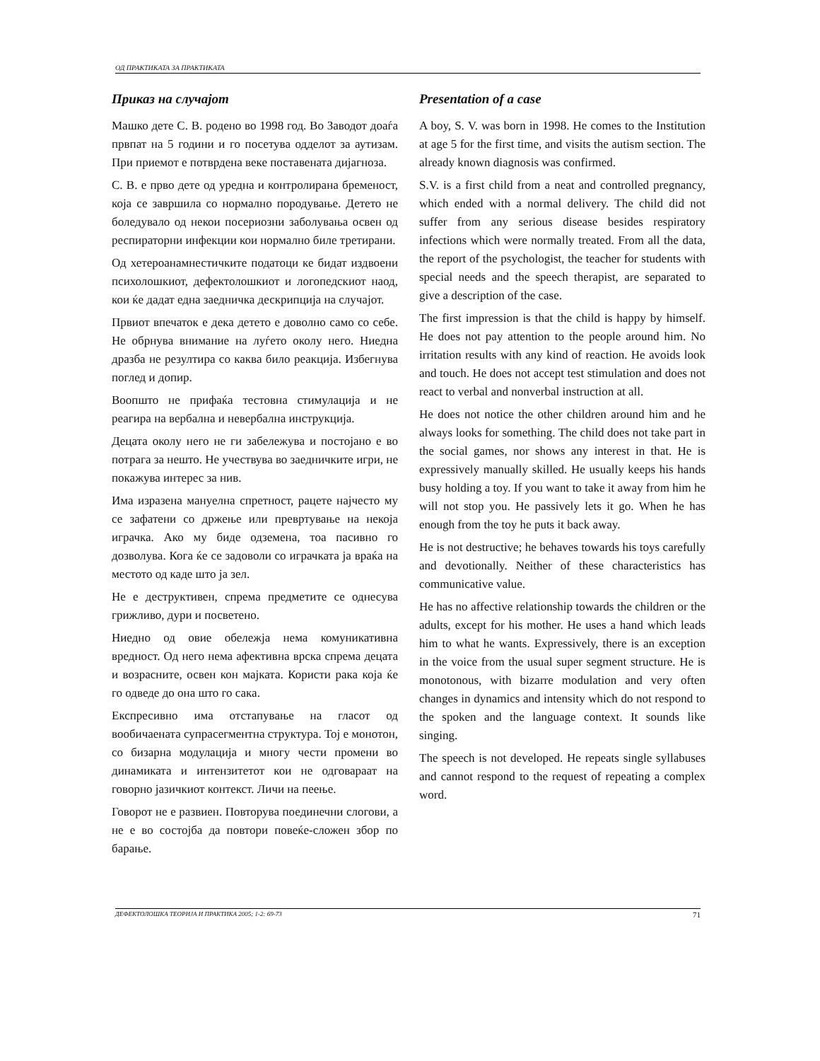ОД ПРАКТИКАТА ЗА ПРАКТИКАТА
Приказ на случајот
Машко дете С. В. родено во 1998 год. Во Заводот доаѓа првпат на 5 години и го посетува одделот за аутизам. При приемот е потврдена веке поставената дијагноза.
С. В. е прво дете од уредна и контролирана бременост, која се завршила со нормално породување. Детето не боледувало од некои посериозни заболувања освен од респираторни инфекции кои нормално биле третирани.
Од хетероанамнестичките податоци ке бидат издвоени психолошкиот, дефектолошкиот и логопедскиот наод, кои ќе дадат една заедничка дескрипција на случајот.
Првиот впечаток е дека детето е доволно само со себе. Не обрнува внимание на луѓето околу него. Ниедна дразба не резултира со каква било реакција. Избегнува поглед и допир.
Воопшто не прифаќа тестовна стимулација и не реагира на вербална и невербална инструкција.
Децата околу него не ги забележува и постојано е во потрага за нешто. Не учествува во заедничките игри, не покажува интерес за нив.
Има изразена мануелна спретност, рацете најчесто му се зафатени со држење или превртување на некоја играчка. Ако му биде одземена, тоа пасивно го дозволува. Кога ќе се задоволи со играчката ја враќа на местото од каде што ја зел.
Не е деструктивен, спрема предметите се однесува грижливо, дури и посветено.
Ниедно од овие обележја нема комуникативна вредност. Од него нема афективна врска спрема децата и возрасните, освен кон мајката. Користи рака која ќе го одведе до она што го сака.
Експресивно има отстапување на гласот од вообичаената супрасегментна структура. Тој е монотон, со бизарна модулација и многу чести промени во динамиката и интензитетот кои не одговараат на говорно јазичкиот контекст. Личи на пеење.
Говорот не е развиен. Повторува поединечни слогови, а не е во состојба да повтори повеќе-сложен збор по барање.
Presentation of a case
A boy, S. V. was born in 1998. He comes to the Institution at age 5 for the first time, and visits the autism section. The already known diagnosis was confirmed.
S.V. is a first child from a neat and controlled pregnancy, which ended with a normal delivery. The child did not suffer from any serious disease besides respiratory infections which were normally treated. From all the data, the report of the psychologist, the teacher for students with special needs and the speech therapist, are separated to give a description of the case.
The first impression is that the child is happy by himself. He does not pay attention to the people around him. No irritation results with any kind of reaction. He avoids look and touch. He does not accept test stimulation and does not react to verbal and nonverbal instruction at all.
He does not notice the other children around him and he always looks for something. The child does not take part in the social games, nor shows any interest in that. He is expressively manually skilled. He usually keeps his hands busy holding a toy. If you want to take it away from him he will not stop you. He passively lets it go. When he has enough from the toy he puts it back away.
He is not destructive; he behaves towards his toys carefully and devotionally. Neither of these characteristics has communicative value.
He has no affective relationship towards the children or the adults, except for his mother. He uses a hand which leads him to what he wants. Expressively, there is an exception in the voice from the usual super segment structure. He is monotonous, with bizarre modulation and very often changes in dynamics and intensity which do not respond to the spoken and the language context. It sounds like singing.
The speech is not developed. He repeats single syllabuses and cannot respond to the request of repeating a complex word.
ДЕФЕКТОЛОШКА ТЕОРИЈА И ПРАКТИКА 2005; 1-2: 69-73 71